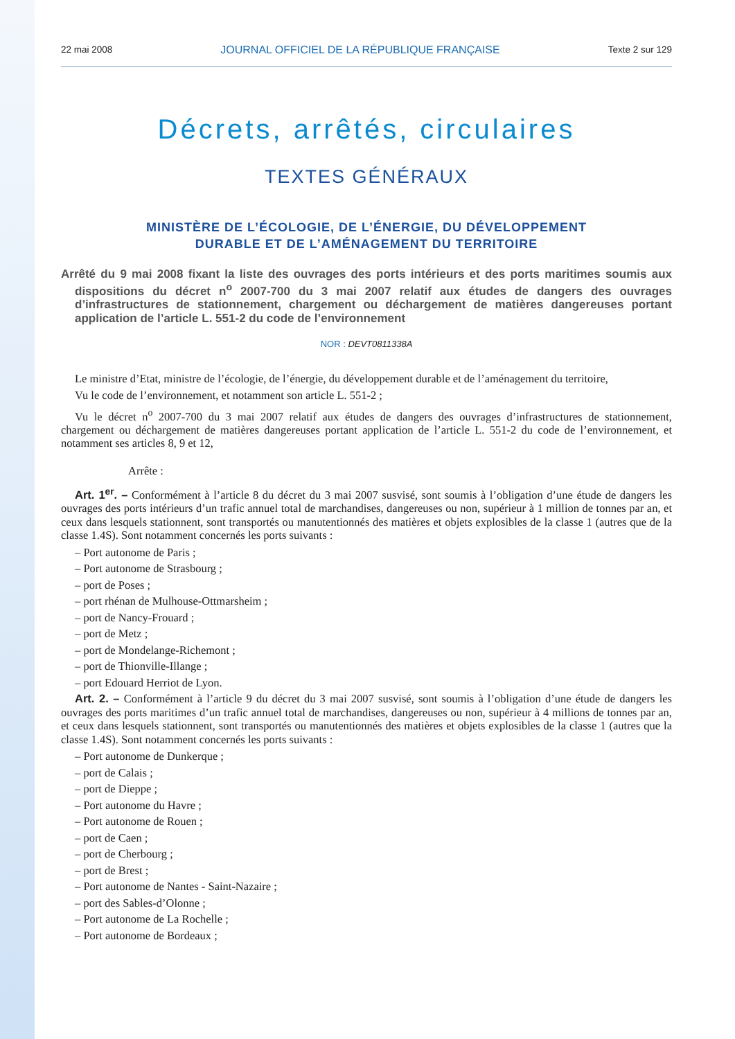22 mai 2008 JOURNAL OFFICIEL DE LA RÉPUBLIQUE FRANÇAISE Texte 2 sur 129
Décrets, arrêtés, circulaires
TEXTES GÉNÉRAUX
MINISTÈRE DE L’ÉCOLOGIE, DE L’ÉNERGIE, DU DÉVELOPPEMENT
DURABLE ET DE L’AMÉNAGEMENT DU TERRITOIRE
Arrêté du 9 mai 2008 fixant la liste des ouvrages des ports intérieurs et des ports maritimes soumis aux dispositions du décret n<sup>o</sup> 2007-700 du 3 mai 2007 relatif aux études de dangers des ouvrages d’infrastructures de stationnement, chargement ou déchargement de matières dangereuses portant application de l’article L. 551-2 du code de l’environnement
NOR : DEVT0811338A
Le ministre d’Etat, ministre de l’écologie, de l’énergie, du développement durable et de l’aménagement du territoire,
Vu le code de l’environnement, et notamment son article L. 551-2 ;
Vu le décret n<sup>o</sup> 2007-700 du 3 mai 2007 relatif aux études de dangers des ouvrages d’infrastructures de stationnement, chargement ou déchargement de matières dangereuses portant application de l’article L. 551-2 du code de l’environnement, et notamment ses articles 8, 9 et 12,
Arrête :
Art. 1<sup>er</sup>. – Conformément à l’article 8 du décret du 3 mai 2007 susvisé, sont soumis à l’obligation d’une étude de dangers les ouvrages des ports intérieurs d’un trafic annuel total de marchandises, dangereuses ou non, supérieur à 1 million de tonnes par an, et ceux dans lesquels stationnent, sont transportés ou manutentionnés des matières et objets explosibles de la classe 1 (autres que de la classe 1.4S). Sont notamment concernés les ports suivants :
– Port autonome de Paris ;
– Port autonome de Strasbourg ;
– port de Poses ;
– port rhénan de Mulhouse-Ottmarsheim ;
– port de Nancy-Frouard ;
– port de Metz ;
– port de Mondelange-Richemont ;
– port de Thionville-Illange ;
– port Edouard Herriot de Lyon.
Art. 2. – Conformément à l’article 9 du décret du 3 mai 2007 susvisé, sont soumis à l’obligation d’une étude de dangers les ouvrages des ports maritimes d’un trafic annuel total de marchandises, dangereuses ou non, supérieur à 4 millions de tonnes par an, et ceux dans lesquels stationnent, sont transportés ou manutentionnés des matières et objets explosibles de la classe 1 (autres que la classe 1.4S). Sont notamment concernés les ports suivants :
– Port autonome de Dunkerque ;
– port de Calais ;
– port de Dieppe ;
– Port autonome du Havre ;
– Port autonome de Rouen ;
– port de Caen ;
– port de Cherbourg ;
– port de Brest ;
– Port autonome de Nantes - Saint-Nazaire ;
– port des Sables-d’Olonne ;
– Port autonome de La Rochelle ;
– Port autonome de Bordeaux ;